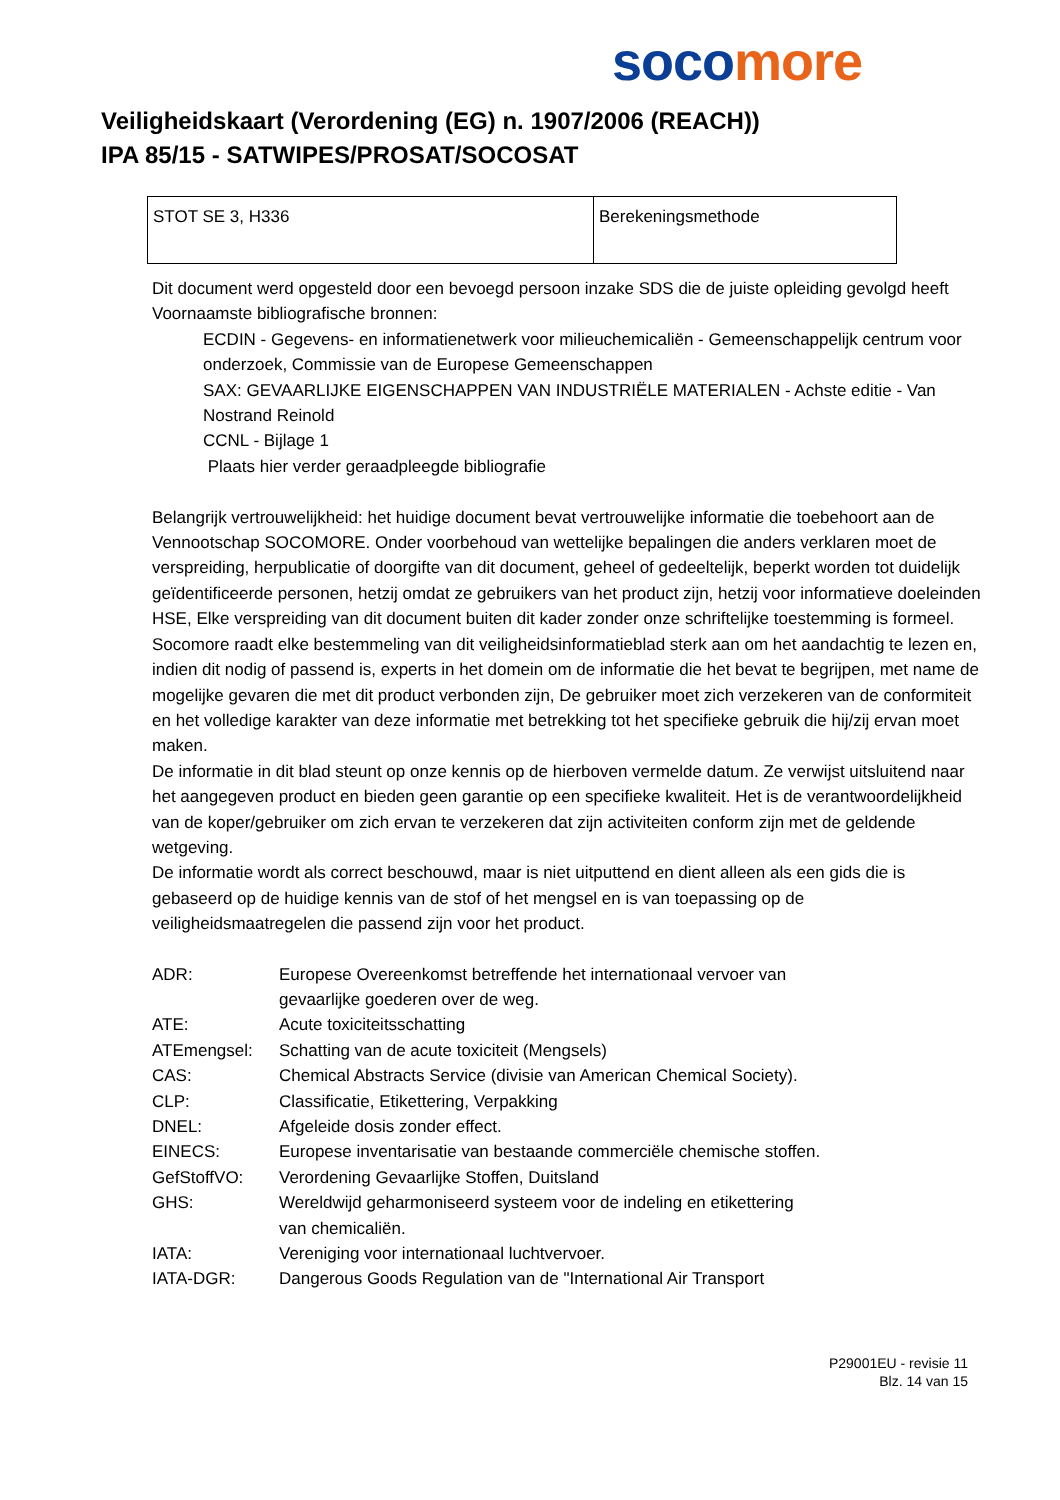soco more
Veiligheidskaart (Verordening (EG) n. 1907/2006 (REACH))
IPA 85/15 - SATWIPES/PROSAT/SOCOSAT
| STOT SE 3, H336 | Berekeningsmethode |
Dit document werd opgesteld door een bevoegd persoon inzake SDS die de juiste opleiding gevolgd heeft
Voornaamste bibliografische bronnen:
ECDIN - Gegevens- en informatienetwerk voor milieuchemicaliën - Gemeenschappelijk centrum voor onderzoek, Commissie van de Europese Gemeenschappen
SAX: GEVAARLIJKE EIGENSCHAPPEN VAN INDUSTRIËLE MATERIALEN - Achste editie - Van Nostrand Reinold
CCNL - Bijlage 1
Plaats hier verder geraadpleegde bibliografie
Belangrijk vertrouwelijkheid: het huidige document bevat vertrouwelijke informatie die toebehoort aan de Vennootschap SOCOMORE. Onder voorbehoud van wettelijke bepalingen die anders verklaren moet de verspreiding, herpublicatie of doorgifte van dit document, geheel of gedeeltelijk, beperkt worden tot duidelijk geïdentificeerde personen, hetzij omdat ze gebruikers van het product zijn, hetzij voor informatieve doeleinden HSE, Elke verspreiding van dit document buiten dit kader zonder onze schriftelijke toestemming is formeel.
Socomore raadt elke bestemmeling van dit veiligheidsinformatieblad sterk aan om het aandachtig te lezen en, indien dit nodig of passend is, experts in het domein om de informatie die het bevat te begrijpen, met name de mogelijke gevaren die met dit product verbonden zijn, De gebruiker moet zich verzekeren van de conformiteit en het volledige karakter van deze informatie met betrekking tot het specifieke gebruik die hij/zij ervan moet maken.
De informatie in dit blad steunt op onze kennis op de hierboven vermelde datum. Ze verwijst uitsluitend naar het aangegeven product en bieden geen garantie op een specifieke kwaliteit. Het is de verantwoordelijkheid van de koper/gebruiker om zich ervan te verzekeren dat zijn activiteiten conform zijn met de geldende wetgeving.
De informatie wordt als correct beschouwd, maar is niet uitputtend en dient alleen als een gids die is gebaseerd op de huidige kennis van de stof of het mengsel en is van toepassing op de veiligheidsmaatregelen die passend zijn voor het product.
| ADR: | Europese Overeenkomst betreffende het internationaal vervoer van gevaarlijke goederen over de weg. |
| ATE: | Acute toxiciteitsschatting |
| ATEmengsel: | Schatting van de acute toxiciteit (Mengsels) |
| CAS: | Chemical Abstracts Service (divisie van American Chemical Society). |
| CLP: | Classificatie, Etikettering, Verpakking |
| DNEL: | Afgeleide dosis zonder effect. |
| EINECS: | Europese inventarisatie van bestaande commerciële chemische stoffen. |
| GefStoffVO: | Verordening Gevaarlijke Stoffen, Duitsland |
| GHS: | Wereldwijd geharmoniseerd systeem voor de indeling en etikettering van chemicaliën. |
| IATA: | Vereniging voor internationaal luchtvervoer. |
| IATA-DGR: | Dangerous Goods Regulation van de "International Air Transport |
P29001EU - revisie 11
Blz. 14 van 15